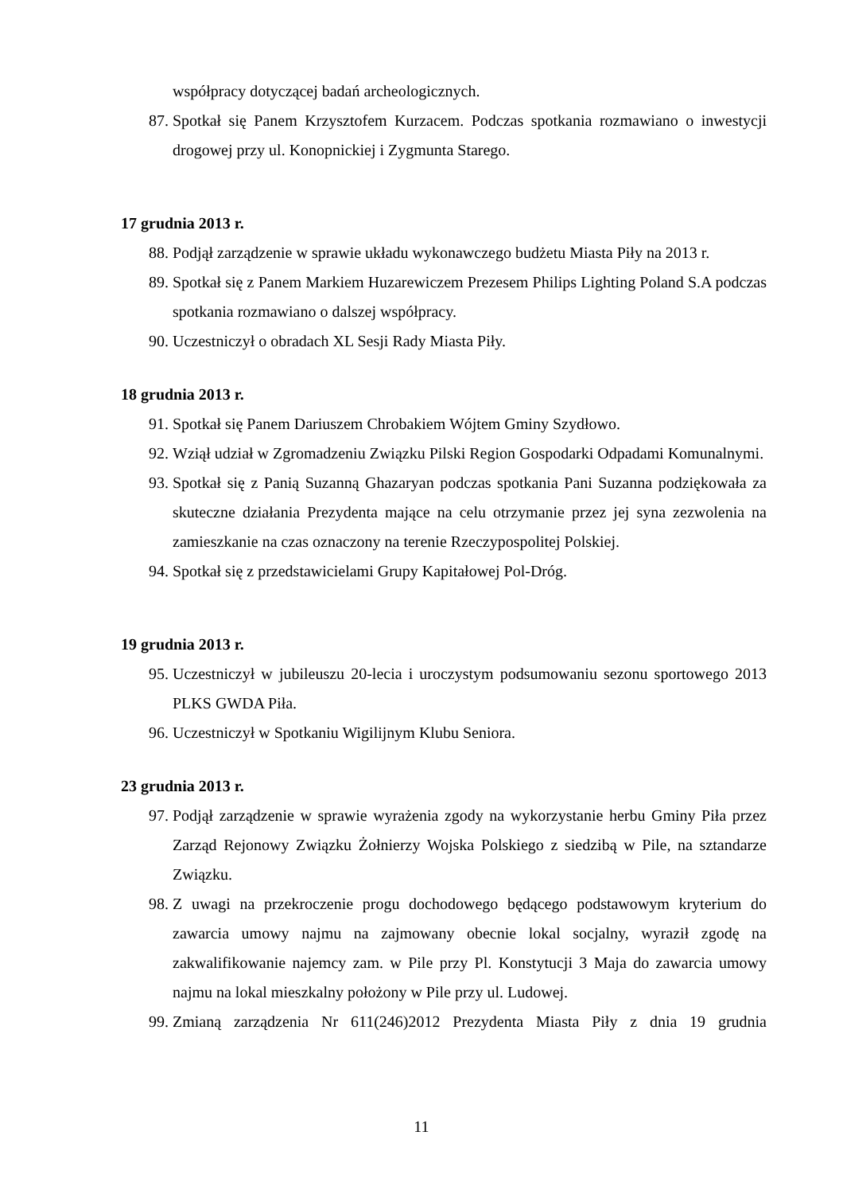współpracy dotyczącej badań archeologicznych.
87. Spotkał się Panem Krzysztofem Kurzacem. Podczas spotkania rozmawiano o inwestycji drogowej przy ul. Konopnickiej i Zygmunta Starego.
17 grudnia 2013 r.
88. Podjął zarządzenie w sprawie układu wykonawczego budżetu Miasta Piły na 2013 r.
89. Spotkał się z Panem Markiem Huzarewiczem Prezesem Philips Lighting Poland S.A podczas spotkania rozmawiano o dalszej współpracy.
90. Uczestniczył o obradach XL Sesji Rady Miasta Piły.
18 grudnia 2013 r.
91. Spotkał się Panem Dariuszem Chrobakiem Wójtem Gminy Szydłowo.
92. Wziął udział w Zgromadzeniu Związku Pilski Region Gospodarki Odpadami Komunalnymi.
93. Spotkał się z Panią Suzanną Ghazaryan podczas spotkania Pani Suzanna podziękowała za skuteczne działania Prezydenta mające na celu otrzymanie przez jej syna zezwolenia na zamieszkanie na czas oznaczony na terenie Rzeczypospolitej Polskiej.
94. Spotkał się z przedstawicielami Grupy Kapitałowej Pol-Dróg.
19 grudnia 2013 r.
95. Uczestniczył w jubileuszu 20-lecia i uroczystym podsumowaniu sezonu sportowego 2013 PLKS GWDA Piła.
96. Uczestniczył w Spotkaniu Wigilijnym Klubu Seniora.
23 grudnia 2013 r.
97. Podjął zarządzenie w sprawie wyrażenia zgody na wykorzystanie herbu Gminy Piła przez Zarząd Rejonowy Związku Żołnierzy Wojska Polskiego z siedzibą w Pile, na sztandarze Związku.
98. Z uwagi na przekroczenie progu dochodowego będącego podstawowym kryterium do zawarcia umowy najmu na zajmowany obecnie lokal socjalny, wyraził zgodę na zakwalifikowanie najemcy zam. w Pile przy Pl. Konstytucji 3 Maja do zawarcia umowy najmu na lokal mieszkalny położony w Pile przy ul. Ludowej.
99. Zmianą zarządzenia Nr 611(246)2012 Prezydenta Miasta Piły z dnia 19 grudnia
11